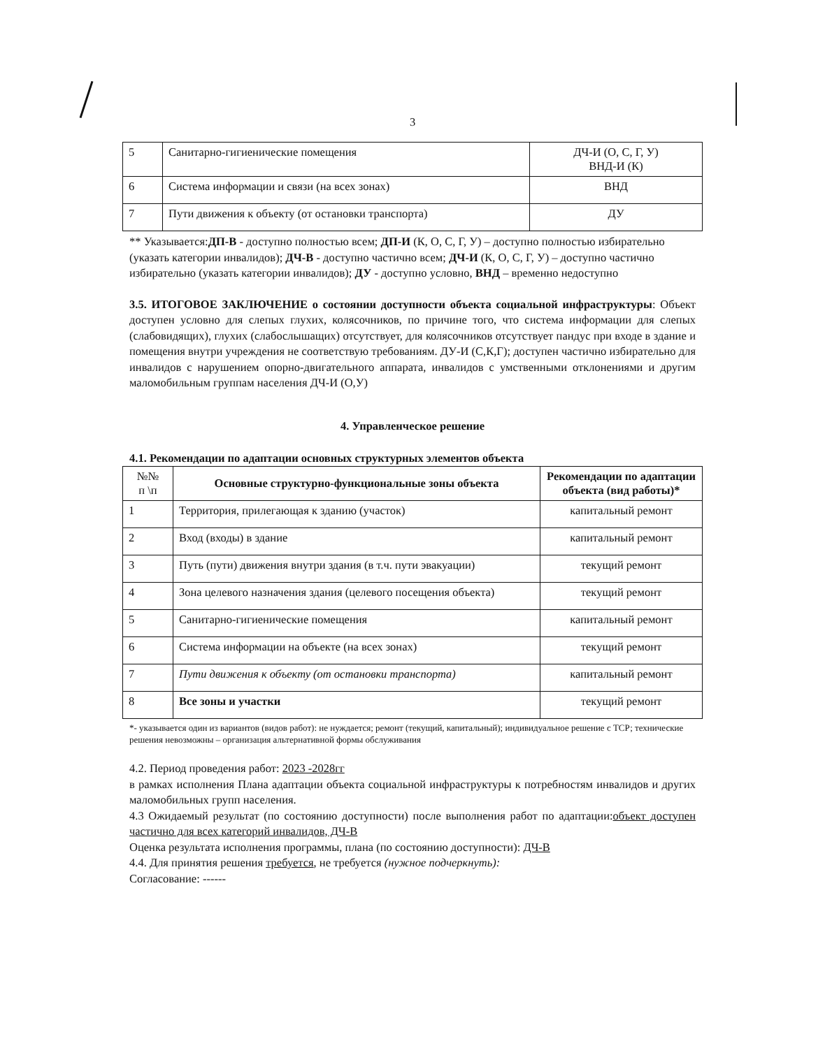3
| 5 | Санитарно-гигиенические помещения | ДЧ-И (О, С, Г, У) ВНД-И (К) |
| 6 | Система информации и связи (на всех зонах) | ВНД |
| 7 | Пути движения к объекту (от остановки транспорта) | ДУ |
** Указывается:ДП-В - доступно полностью всем; ДП-И (К, О, С, Г, У) – доступно полностью избирательно (указать категории инвалидов); ДЧ-В - доступно частично всем; ДЧ-И (К, О, С, Г, У) – доступно частично избирательно (указать категории инвалидов); ДУ - доступно условно, ВНД – временно недоступно
3.5. ИТОГОВОЕ ЗАКЛЮЧЕНИЕ о состоянии доступности объекта социальной инфраструктуры: Объект доступен условно для слепых глухих, колясочников, по причине того, что система информации для слепых (слабовидящих), глухих (слабослышащих) отсутствует, для колясочников отсутствует пандус при входе в здание и помещения внутри учреждения не соответствую требованиям. ДУ-И (С,К,Г); доступен частично избирательно для инвалидов с нарушением опорно-двигательного аппарата, инвалидов с умственными отклонениями и другим маломобильным группам населения ДЧ-И (О,У)
4. Управленческое решение
4.1. Рекомендации по адаптации основных структурных элементов объекта
| №№ п \п | Основные структурно-функциональные зоны объекта | Рекомендации по адаптации объекта (вид работы)* |
| --- | --- | --- |
| 1 | Территория, прилегающая к зданию (участок) | капитальный ремонт |
| 2 | Вход (входы) в здание | капитальный ремонт |
| 3 | Путь (пути) движения внутри здания (в т.ч. пути эвакуации) | текущий ремонт |
| 4 | Зона целевого назначения здания (целевого посещения объекта) | текущий ремонт |
| 5 | Санитарно-гигиенические помещения | капитальный ремонт |
| 6 | Система информации на объекте (на всех зонах) | текущий ремонт |
| 7 | Пути движения к объекту (от остановки транспорта) | капитальный ремонт |
| 8 | Все зоны и участки | текущий ремонт |
*- указывается один из вариантов (видов работ): не нуждается; ремонт (текущий, капитальный); индивидуальное решение с ТСР; технические решения невозможны – организация альтернативной формы обслуживания
4.2. Период проведения работ: 2023 -2028гг
в рамках исполнения Плана адаптации объекта социальной инфраструктуры к потребностям инвалидов и других маломобильных групп населения.
4.3 Ожидаемый результат (по состоянию доступности) после выполнения работ по адаптации:объект доступен частично для всех категорий инвалидов, ДЧ-В
Оценка результата исполнения программы, плана (по состоянию доступности): ДЧ-В
4.4. Для принятия решения требуется, не требуется (нужное подчеркнуть):
Согласование: ------